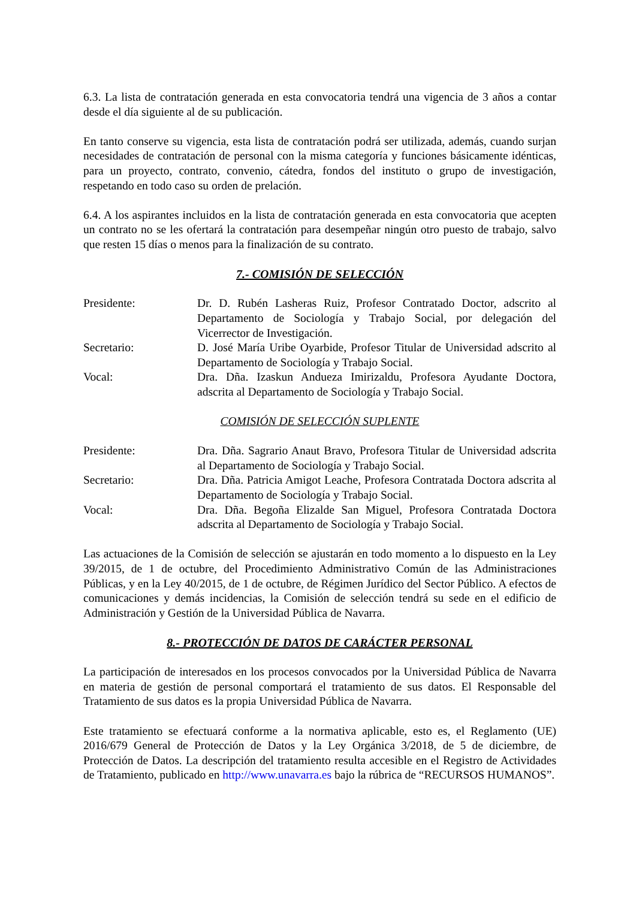6.3. La lista de contratación generada en esta convocatoria tendrá una vigencia de 3 años a contar desde el día siguiente al de su publicación.
En tanto conserve su vigencia, esta lista de contratación podrá ser utilizada, además, cuando surjan necesidades de contratación de personal con la misma categoría y funciones básicamente idénticas, para un proyecto, contrato, convenio, cátedra, fondos del instituto o grupo de investigación, respetando en todo caso su orden de prelación.
6.4. A los aspirantes incluidos en la lista de contratación generada en esta convocatoria que acepten un contrato no se les ofertará la contratación para desempeñar ningún otro puesto de trabajo, salvo que resten 15 días o menos para la finalización de su contrato.
7.- COMISIÓN DE SELECCIÓN
| Presidente: | Dr. D. Rubén Lasheras Ruiz, Profesor Contratado Doctor, adscrito al Departamento de Sociología y Trabajo Social, por delegación del Vicerrector de Investigación. |
| Secretario: | D. José María Uribe Oyarbide, Profesor Titular de Universidad adscrito al Departamento de Sociología y Trabajo Social. |
| Vocal: | Dra. Dña. Izaskun Andueza Imirizaldu, Profesora Ayudante Doctora, adscrita al Departamento de Sociología y Trabajo Social. |
COMISIÓN DE SELECCIÓN SUPLENTE
| Presidente: | Dra. Dña. Sagrario Anaut Bravo, Profesora Titular de Universidad adscrita al Departamento de Sociología y Trabajo Social. |
| Secretario: | Dra. Dña. Patricia Amigot Leache, Profesora Contratada Doctora adscrita al Departamento de Sociología y Trabajo Social. |
| Vocal: | Dra. Dña. Begoña Elizalde San Miguel, Profesora Contratada Doctora adscrita al Departamento de Sociología y Trabajo Social. |
Las actuaciones de la Comisión de selección se ajustarán en todo momento a lo dispuesto en la Ley 39/2015, de 1 de octubre, del Procedimiento Administrativo Común de las Administraciones Públicas, y en la Ley 40/2015, de 1 de octubre, de Régimen Jurídico del Sector Público. A efectos de comunicaciones y demás incidencias, la Comisión de selección tendrá su sede en el edificio de Administración y Gestión de la Universidad Pública de Navarra.
8.- PROTECCIÓN DE DATOS DE CARÁCTER PERSONAL
La participación de interesados en los procesos convocados por la Universidad Pública de Navarra en materia de gestión de personal comportará el tratamiento de sus datos. El Responsable del Tratamiento de sus datos es la propia Universidad Pública de Navarra.
Este tratamiento se efectuará conforme a la normativa aplicable, esto es, el Reglamento (UE) 2016/679 General de Protección de Datos y la Ley Orgánica 3/2018, de 5 de diciembre, de Protección de Datos. La descripción del tratamiento resulta accesible en el Registro de Actividades de Tratamiento, publicado en http://www.unavarra.es bajo la rúbrica de “RECURSOS HUMANOS”.